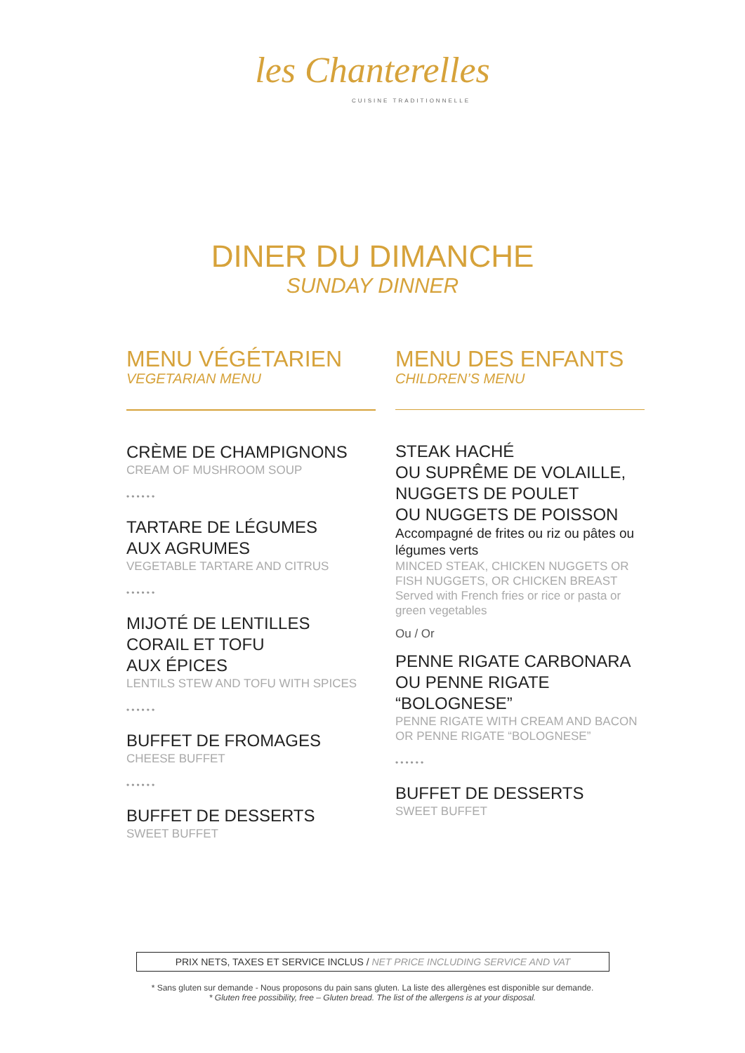les Chanterelles
CUISINE TRADITIONNELLE
DINER DU DIMANCHE
SUNDAY DINNER
MENU VÉGÉTARIEN
VEGETARIAN MENU
CRÈME DE CHAMPIGNONS
CREAM OF MUSHROOM SOUP
••••••
TARTARE DE LÉGUMES
AUX AGRUMES
VEGETABLE TARTARE AND CITRUS
••••••
MIJOTÉ DE LENTILLES
CORAIL ET TOFU
AUX ÉPICES
LENTILS STEW AND TOFU WITH SPICES
••••••
BUFFET DE FROMAGES
CHEESE BUFFET
••••••
BUFFET DE DESSERTS
SWEET BUFFET
MENU DES ENFANTS
CHILDREN’S MENU
STEAK HACHÉ
OU SUPRÊME DE VOLAILLE,
NUGGETS DE POULET
OU NUGGETS DE POISSON
Accompagné de frites ou riz ou pâtes ou légumes verts
MINCED STEAK, CHICKEN NUGGETS OR FISH NUGGETS, OR CHICKEN BREAST
Served with French fries or rice or pasta or green vegetables
Ou / Or
PENNE RIGATE CARBONARA
OU PENNE RIGATE
“BOLOGNESE”
PENNE RIGATE WITH CREAM AND BACON OR PENNE RIGATE “BOLOGNESE”
••••••
BUFFET DE DESSERTS
SWEET BUFFET
PRIX NETS, TAXES ET SERVICE INCLUS / NET PRICE INCLUDING SERVICE AND VAT
* Sans gluten sur demande - Nous proposons du pain sans gluten. La liste des allergènes est disponible sur demande.
* Gluten free possibility, free – Gluten bread. The list of the allergens is at your disposal.